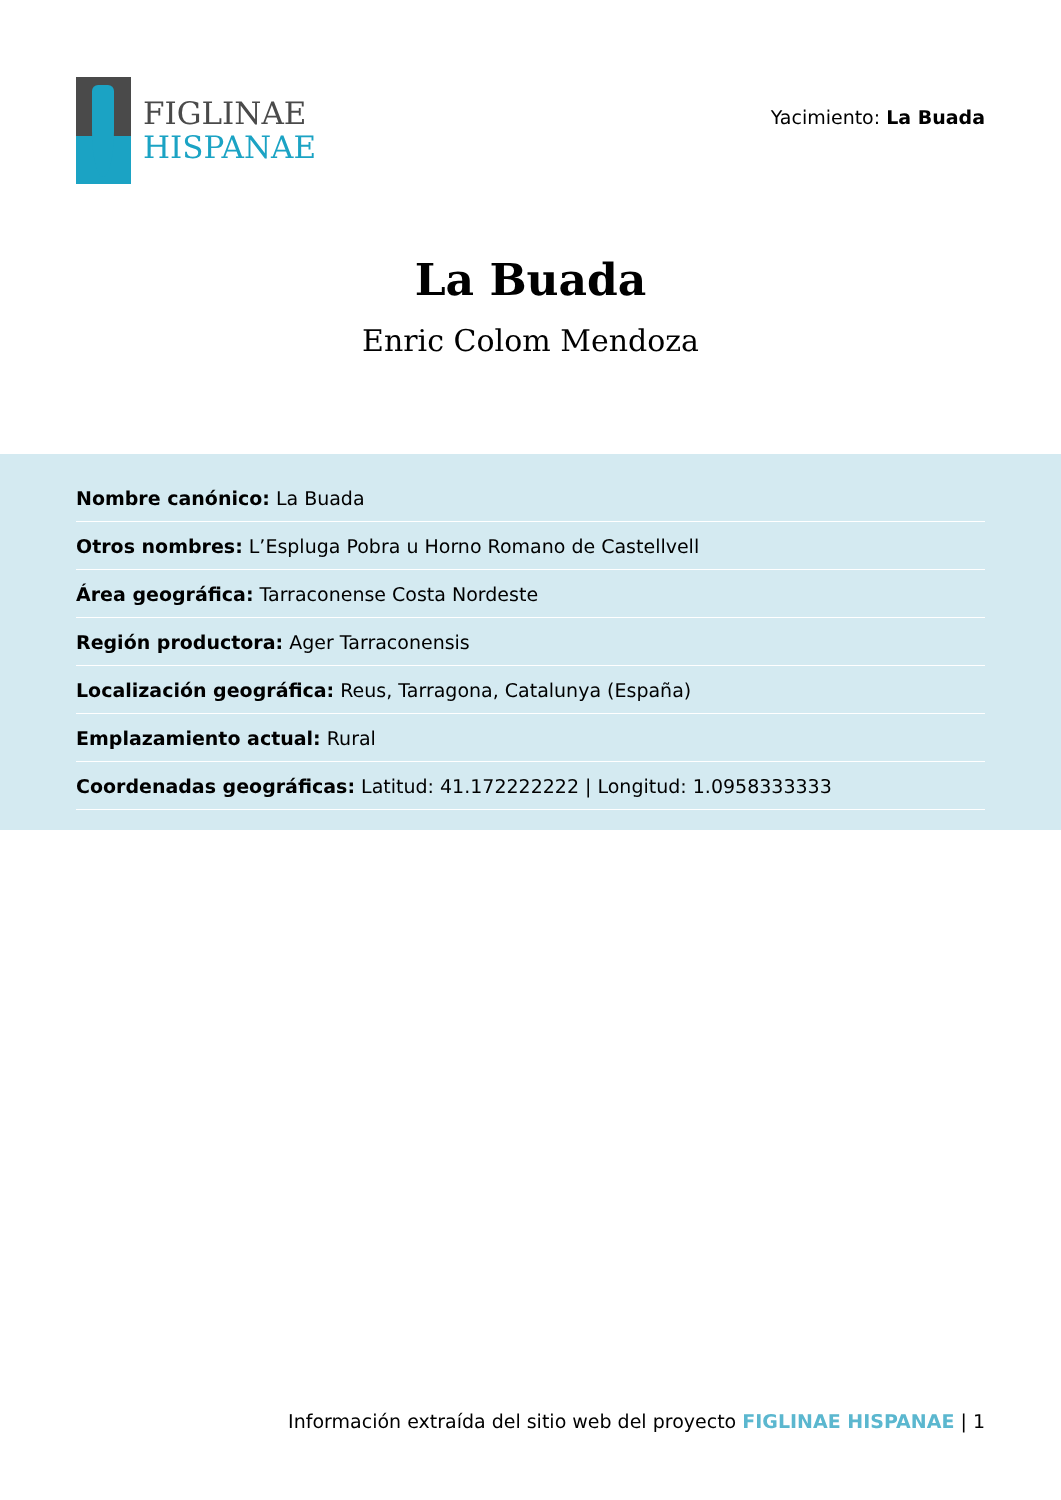FIGLINAE
HISPANAE
Yacimiento: La Buada
La Buada
Enric Colom Mendoza
Nombre canónico: La Buada
Otros nombres: L’Espluga Pobra u Horno Romano de Castellvell
Área geográfica: Tarraconense Costa Nordeste
Región productora: Ager Tarraconensis
Localización geográfica: Reus, Tarragona, Catalunya (España)
Emplazamiento actual: Rural
Coordenadas geográficas: Latitud: 41.172222222 | Longitud: 1.0958333333
Información extraída del sitio web del proyecto FIGLINAE HISPANAE | 1